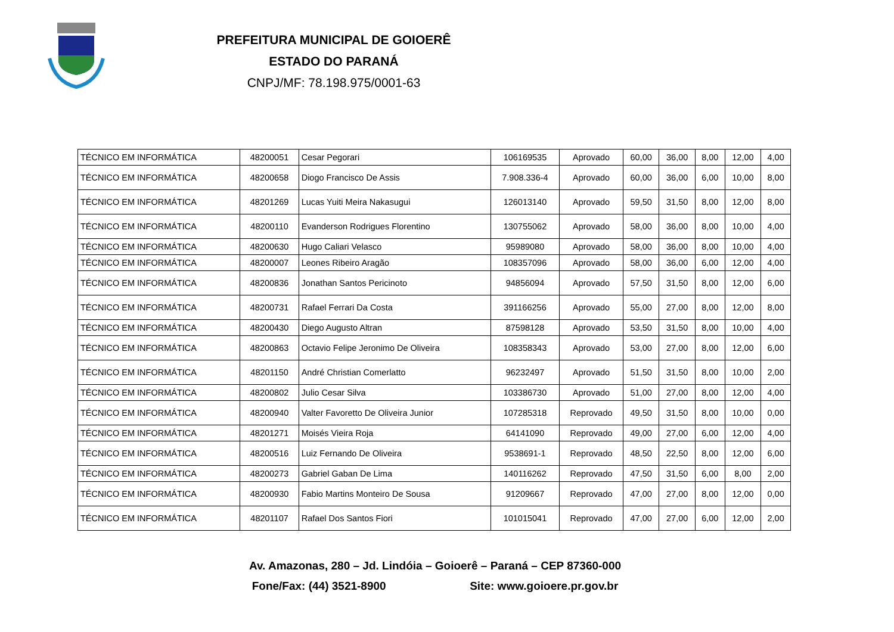PREFEITURA MUNICIPAL DE GOIOERÊ
ESTADO DO PARANÁ
CNPJ/MF: 78.198.975/0001-63
| TÉCNICO EM INFORMÁTICA | 48200051 | Cesar Pegorari | 106169535 | Aprovado | 60,00 | 36,00 | 8,00 | 12,00 | 4,00 |
| TÉCNICO EM INFORMÁTICA | 48200658 | Diogo Francisco De Assis | 7.908.336-4 | Aprovado | 60,00 | 36,00 | 6,00 | 10,00 | 8,00 |
| TÉCNICO EM INFORMÁTICA | 48201269 | Lucas Yuiti Meira Nakasugui | 126013140 | Aprovado | 59,50 | 31,50 | 8,00 | 12,00 | 8,00 |
| TÉCNICO EM INFORMÁTICA | 48200110 | Evanderson Rodrigues Florentino | 130755062 | Aprovado | 58,00 | 36,00 | 8,00 | 10,00 | 4,00 |
| TÉCNICO EM INFORMÁTICA | 48200630 | Hugo Caliari Velasco | 95989080 | Aprovado | 58,00 | 36,00 | 8,00 | 10,00 | 4,00 |
| TÉCNICO EM INFORMÁTICA | 48200007 | Leones Ribeiro Aragão | 108357096 | Aprovado | 58,00 | 36,00 | 6,00 | 12,00 | 4,00 |
| TÉCNICO EM INFORMÁTICA | 48200836 | Jonathan Santos Pericinoto | 94856094 | Aprovado | 57,50 | 31,50 | 8,00 | 12,00 | 6,00 |
| TÉCNICO EM INFORMÁTICA | 48200731 | Rafael Ferrari Da Costa | 391166256 | Aprovado | 55,00 | 27,00 | 8,00 | 12,00 | 8,00 |
| TÉCNICO EM INFORMÁTICA | 48200430 | Diego Augusto Altran | 87598128 | Aprovado | 53,50 | 31,50 | 8,00 | 10,00 | 4,00 |
| TÉCNICO EM INFORMÁTICA | 48200863 | Octavio Felipe Jeronimo De Oliveira | 108358343 | Aprovado | 53,00 | 27,00 | 8,00 | 12,00 | 6,00 |
| TÉCNICO EM INFORMÁTICA | 48201150 | André Christian Comerlatto | 96232497 | Aprovado | 51,50 | 31,50 | 8,00 | 10,00 | 2,00 |
| TÉCNICO EM INFORMÁTICA | 48200802 | Julio Cesar Silva | 103386730 | Aprovado | 51,00 | 27,00 | 8,00 | 12,00 | 4,00 |
| TÉCNICO EM INFORMÁTICA | 48200940 | Valter Favoretto De Oliveira Junior | 107285318 | Reprovado | 49,50 | 31,50 | 8,00 | 10,00 | 0,00 |
| TÉCNICO EM INFORMÁTICA | 48201271 | Moisés Vieira Roja | 64141090 | Reprovado | 49,00 | 27,00 | 6,00 | 12,00 | 4,00 |
| TÉCNICO EM INFORMÁTICA | 48200516 | Luiz Fernando De Oliveira | 9538691-1 | Reprovado | 48,50 | 22,50 | 8,00 | 12,00 | 6,00 |
| TÉCNICO EM INFORMÁTICA | 48200273 | Gabriel Gaban De Lima | 140116262 | Reprovado | 47,50 | 31,50 | 6,00 | 8,00 | 2,00 |
| TÉCNICO EM INFORMÁTICA | 48200930 | Fabio Martins Monteiro De Sousa | 91209667 | Reprovado | 47,00 | 27,00 | 8,00 | 12,00 | 0,00 |
| TÉCNICO EM INFORMÁTICA | 48201107 | Rafael Dos Santos Fiori | 101015041 | Reprovado | 47,00 | 27,00 | 6,00 | 12,00 | 2,00 |
Av. Amazonas, 280 – Jd. Lindóia – Goioerê – Paraná – CEP 87360-000
Fone/Fax: (44) 3521-8900 Site: www.goioere.pr.gov.br